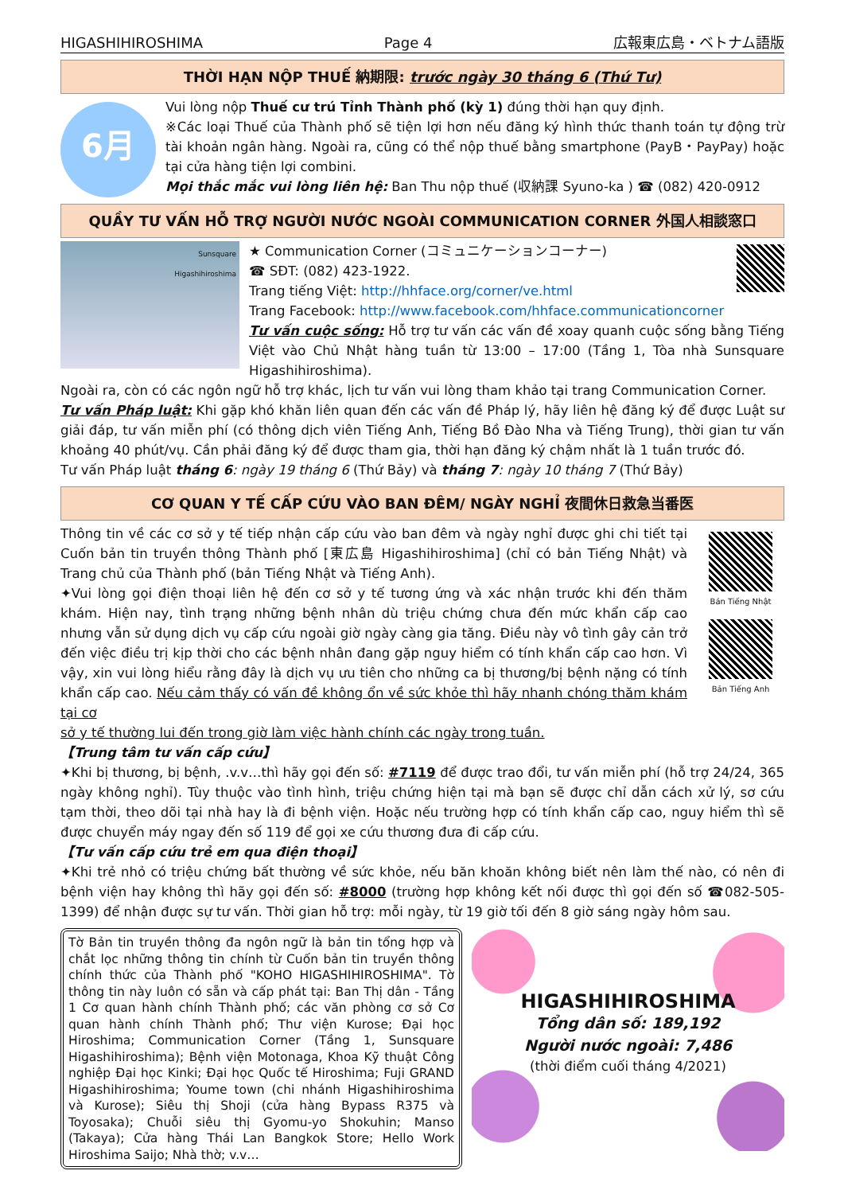HIGASHIHIROSHIMA Page 4 広報東広島・ベトナム語版
THỜI HẠN NỘP THUẾ 納期限: trước ngày 30 tháng 6 (Thứ Tư)
6月
Vui lòng nộp Thuế cư trú Tỉnh Thành phố (kỳ 1) đúng thời hạn quy định.
※Các loại Thuế của Thành phố sẽ tiện lợi hơn nếu đăng ký hình thức thanh toán tự động trừ tài khoản ngân hàng. Ngoài ra, cũng có thể nộp thuế bằng smartphone (PayB・PayPay) hoặc tại cửa hàng tiện lợi combini.
Mọi thắc mắc vui lòng liên hệ: Ban Thu nộp thuế (収納課 Syuno-ka ) ☎ (082) 420-0912
QUẦY TƯ VẤN HỖ TRỢ NGƯỜI NƯỚC NGOÀI COMMUNICATION CORNER 外国人相談窓口
Sunsquare
Higashihiroshima
★ Communication Corner (コミュニケーションコーナー)
☎ SĐT: (082) 423-1922.
Trang tiếng Việt: http://hhface.org/corner/ve.html
Trang Facebook: http://www.facebook.com/hhface.communicationcorner
Tư vấn cuộc sống: Hỗ trợ tư vấn các vấn đề xoay quanh cuộc sống bằng Tiếng Việt vào Chủ Nhật hàng tuần từ 13:00 – 17:00 (Tầng 1, Tòa nhà Sunsquare Higashihiroshima).
Ngoài ra, còn có các ngôn ngữ hỗ trợ khác, lịch tư vấn vui lòng tham khảo tại trang Communication Corner.
Tư vấn Pháp luật: Khi gặp khó khăn liên quan đến các vấn đề Pháp lý, hãy liên hệ đăng ký để được Luật sư giải đáp, tư vấn miễn phí (có thông dịch viên Tiếng Anh, Tiếng Bồ Đào Nha và Tiếng Trung), thời gian tư vấn khoảng 40 phút/vụ. Cần phải đăng ký để được tham gia, thời hạn đăng ký chậm nhất là 1 tuần trước đó.
Tư vấn Pháp luật tháng 6: ngày 19 tháng 6 (Thứ Bảy) và tháng 7: ngày 10 tháng 7 (Thứ Bảy)
CƠ QUAN Y TẾ CẤP CỨU VÀO BAN ĐÊM/ NGÀY NGHỈ 夜間休日救急当番医
Thông tin về các cơ sở y tế tiếp nhận cấp cứu vào ban đêm và ngày nghỉ được ghi chi tiết tại Cuốn bản tin truyền thông Thành phố [東広島 Higashihiroshima] (chỉ có bản Tiếng Nhật) và Trang chủ của Thành phố (bản Tiếng Nhật và Tiếng Anh).
✦Vui lòng gọi điện thoại liên hệ đến cơ sở y tế tương ứng và xác nhận trước khi đến thăm khám. Hiện nay, tình trạng những bệnh nhân dù triệu chứng chưa đến mức khẩn cấp cao nhưng vẫn sử dụng dịch vụ cấp cứu ngoài giờ ngày càng gia tăng. Điều này vô tình gây cản trở đến việc điều trị kịp thời cho các bệnh nhân đang gặp nguy hiểm có tính khẩn cấp cao hơn. Vì vậy, xin vui lòng hiểu rằng đây là dịch vụ ưu tiên cho những ca bị thương/bị bệnh nặng có tính khẩn cấp cao. Nếu cảm thấy có vấn đề không ổn về sức khỏe thì hãy nhanh chóng thăm khám tại cơ
Bản Tiếng Nhật
Bản Tiếng Anh
sở y tế thường lui đến trong giờ làm việc hành chính các ngày trong tuần.
【Trung tâm tư vấn cấp cứu】
✦Khi bị thương, bị bệnh, .v.v…thì hãy gọi đến số: #7119 để được trao đổi, tư vấn miễn phí (hỗ trợ 24/24, 365 ngày không nghỉ). Tùy thuộc vào tình hình, triệu chứng hiện tại mà bạn sẽ được chỉ dẫn cách xử lý, sơ cứu tạm thời, theo dõi tại nhà hay là đi bệnh viện. Hoặc nếu trường hợp có tính khẩn cấp cao, nguy hiểm thì sẽ được chuyển máy ngay đến số 119 để gọi xe cứu thương đưa đi cấp cứu.
【Tư vấn cấp cứu trẻ em qua điện thoại】
✦Khi trẻ nhỏ có triệu chứng bất thường về sức khỏe, nếu băn khoăn không biết nên làm thế nào, có nên đi bệnh viện hay không thì hãy gọi đến số: #8000 (trường hợp không kết nối được thì gọi đến số ☎082-505-1399) để nhận được sự tư vấn. Thời gian hỗ trợ: mỗi ngày, từ 19 giờ tối đến 8 giờ sáng ngày hôm sau.
Tờ Bản tin truyền thông đa ngôn ngữ là bản tin tổng hợp và chắt lọc những thông tin chính từ Cuốn bản tin truyền thông chính thức của Thành phố "KOHO HIGASHIHIROSHIMA". Tờ thông tin này luôn có sẵn và cấp phát tại: Ban Thị dân - Tầng 1 Cơ quan hành chính Thành phố; các văn phòng cơ sở Cơ quan hành chính Thành phố; Thư viện Kurose; Đại học Hiroshima; Communication Corner (Tầng 1, Sunsquare Higashihiroshima); Bệnh viện Motonaga, Khoa Kỹ thuật Công nghiệp Đại học Kinki; Đại học Quốc tế Hiroshima; Fuji GRAND Higashihiroshima; Youme town (chi nhánh Higashihiroshima và Kurose); Siêu thị Shoji (cửa hàng Bypass R375 và Toyosaka); Chuỗi siêu thị Gyomu-yo Shokuhin; Manso (Takaya); Cửa hàng Thái Lan Bangkok Store; Hello Work Hiroshima Saijo; Nhà thờ; v.v…
HIGASHIHIROSHIMA
Tổng dân số: 189,192
Người nước ngoài: 7,486
(thời điểm cuối tháng 4/2021)